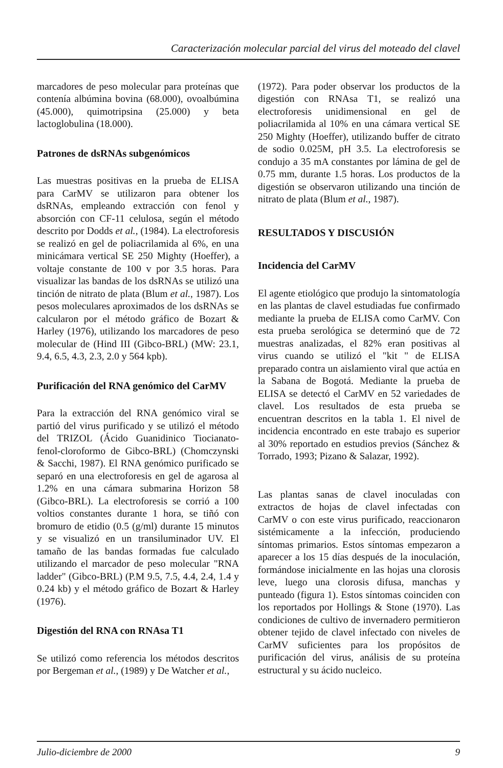Caracterización molecular parcial del virus del moteado del clavel
marcadores de peso molecular para proteínas que contenía albúmina bovina (68.000), ovoalbúmina (45.000), quimotripsina (25.000) y beta lactoglobulina (18.000).
Patrones de dsRNAs subgenómicos
Las muestras positivas en la prueba de ELISA para CarMV se utilizaron para obtener los dsRNAs, empleando extracción con fenol y absorción con CF-11 celulosa, según el método descrito por Dodds et al., (1984). La electroforesis se realizó en gel de poliacrilamida al 6%, en una minicámara vertical SE 250 Mighty (Hoeffer), a voltaje constante de 100 v por 3.5 horas. Para visualizar las bandas de los dsRNAs se utilizó una tinción de nitrato de plata (Blum et al., 1987). Los pesos moleculares aproximados de los dsRNAs se calcularon por el método gráfico de Bozart & Harley (1976), utilizando los marcadores de peso molecular de (Hind III (Gibco-BRL) (MW: 23.1, 9.4, 6.5, 4.3, 2.3, 2.0 y 564 kpb).
Purificación del RNA genómico del CarMV
Para la extracción del RNA genómico viral se partió del virus purificado y se utilizó el método del TRIZOL (Ácido Guanidinico Tiocianato-fenol-cloroformo de Gibco-BRL) (Chomczynski & Sacchi, 1987). El RNA genómico purificado se separó en una electroforesis en gel de agarosa al 1.2% en una cámara submarina Horizon 58 (Gibco-BRL). La electroforesis se corrió a 100 voltios constantes durante 1 hora, se tiñó con bromuro de etidio (0.5 (g/ml) durante 15 minutos y se visualizó en un transiluminador UV. El tamaño de las bandas formadas fue calculado utilizando el marcador de peso molecular "RNA ladder" (Gibco-BRL) (P.M 9.5, 7.5, 4.4, 2.4, 1.4 y 0.24 kb) y el método gráfico de Bozart & Harley (1976).
Digestión del RNA con RNAsa T1
Se utilizó como referencia los métodos descritos por Bergeman et al., (1989) y De Watcher et al.,
(1972). Para poder observar los productos de la digestión con RNAsa T1, se realizó una electroforesis unidimensional en gel de poliacrilamida al 10% en una cámara vertical SE 250 Mighty (Hoeffer), utilizando buffer de citrato de sodio 0.025M, pH 3.5. La electroforesis se condujo a 35 mA constantes por lámina de gel de 0.75 mm, durante 1.5 horas. Los productos de la digestión se observaron utilizando una tinción de nitrato de plata (Blum et al., 1987).
RESULTADOS Y DISCUSIÓN
Incidencia del CarMV
El agente etiológico que produjo la sintomatología en las plantas de clavel estudiadas fue confirmado mediante la prueba de ELISA como CarMV. Con esta prueba serológica se determinó que de 72 muestras analizadas, el 82% eran positivas al virus cuando se utilizó el "kit " de ELISA preparado contra un aislamiento viral que actúa en la Sabana de Bogotá. Mediante la prueba de ELISA se detectó el CarMV en 52 variedades de clavel. Los resultados de esta prueba se encuentran descritos en la tabla 1. El nivel de incidencia encontrado en este trabajo es superior al 30% reportado en estudios previos (Sánchez & Torrado, 1993; Pizano & Salazar, 1992).
Las plantas sanas de clavel inoculadas con extractos de hojas de clavel infectadas con CarMV o con este virus purificado, reaccionaron sistémicamente a la infección, produciendo síntomas primarios. Estos síntomas empezaron a aparecer a los 15 días después de la inoculación, formándose inicialmente en las hojas una clorosis leve, luego una clorosis difusa, manchas y punteado (figura 1). Estos síntomas coinciden con los reportados por Hollings & Stone (1970). Las condiciones de cultivo de invernadero permitieron obtener tejido de clavel infectado con niveles de CarMV suficientes para los propósitos de purificación del virus, análisis de su proteína estructural y su ácido nucleico.
Julio-diciembre de 2000 9